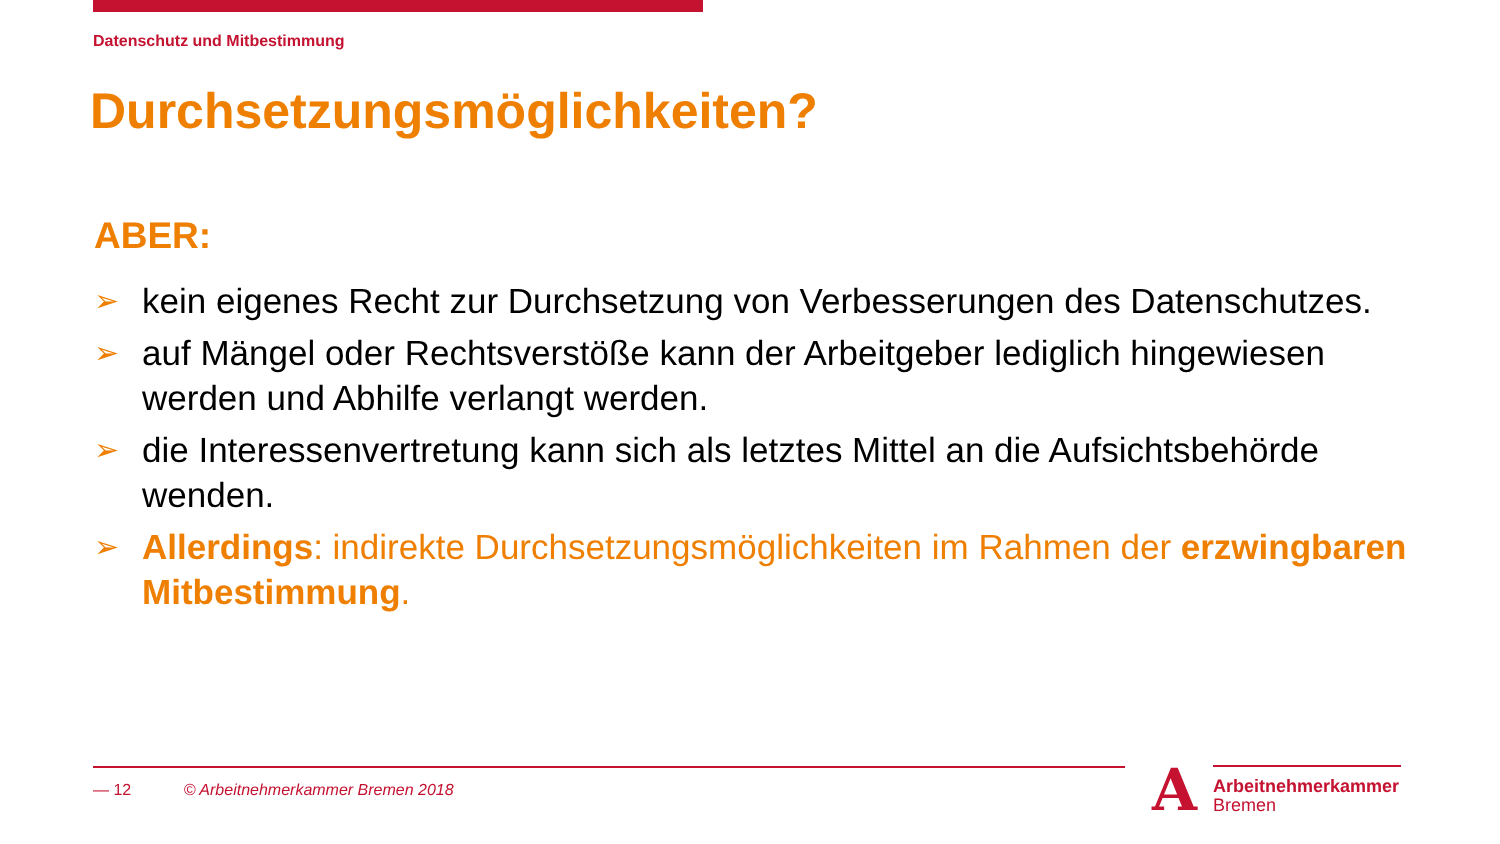Datenschutz und Mitbestimmung
Durchsetzungsmöglichkeiten?
ABER:
➢ kein eigenes Recht zur Durchsetzung von Verbesserungen des Datenschutzes.
➢ auf Mängel oder Rechtsverstöße kann der Arbeitgeber lediglich hingewiesen werden und Abhilfe verlangt werden.
➢ die Interessenvertretung kann sich als letztes Mittel an die Aufsichtsbehörde wenden.
➢ Allerdings: indirekte Durchsetzungsmöglichkeiten im Rahmen der erzwingbaren Mitbestimmung.
— 12 © Arbeitnehmerkammer Bremen 2018
A
Arbeitnehmerkammer
Bremen